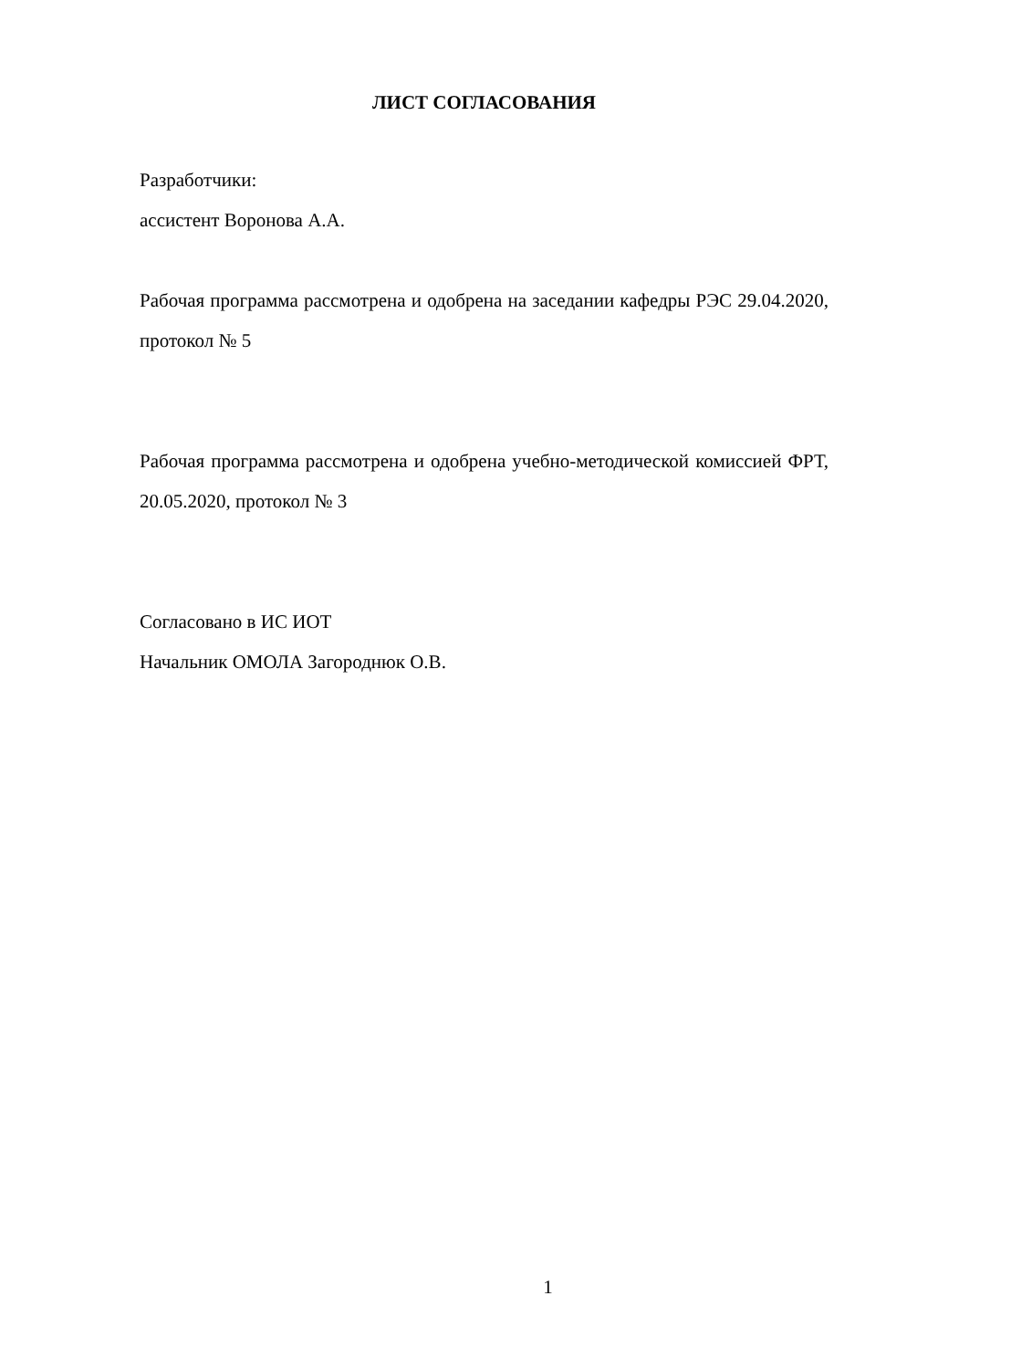ЛИСТ СОГЛАСОВАНИЯ
Разработчики:
ассистент Воронова А.А.
Рабочая программа рассмотрена и одобрена на заседании кафедры РЭС 29.04.2020, протокол № 5
Рабочая программа рассмотрена и одобрена учебно-методической комиссией ФРТ, 20.05.2020, протокол № 3
Согласовано в ИС ИОТ
Начальник ОМОЛА Загороднюк О.В.
1